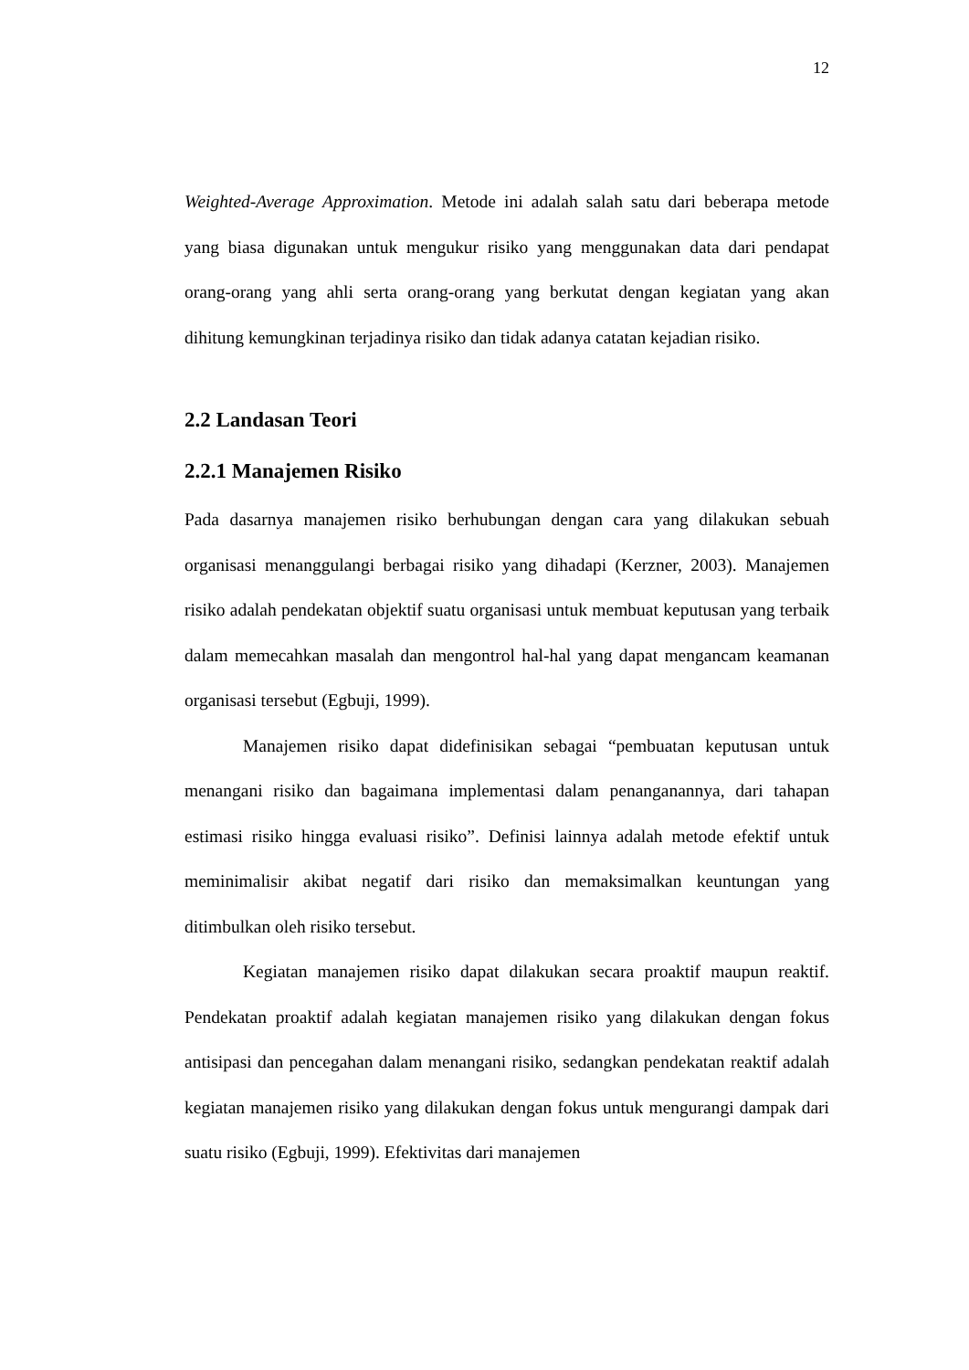12
Weighted-Average Approximation. Metode ini adalah salah satu dari beberapa metode yang biasa digunakan untuk mengukur risiko yang menggunakan data dari pendapat orang-orang yang ahli serta orang-orang yang berkutat dengan kegiatan yang akan dihitung kemungkinan terjadinya risiko dan tidak adanya catatan kejadian risiko.
2.2 Landasan Teori
2.2.1 Manajemen Risiko
Pada dasarnya manajemen risiko berhubungan dengan cara yang dilakukan sebuah organisasi menanggulangi berbagai risiko yang dihadapi (Kerzner, 2003). Manajemen risiko adalah pendekatan objektif suatu organisasi untuk membuat keputusan yang terbaik dalam memecahkan masalah dan mengontrol hal-hal yang dapat mengancam keamanan organisasi tersebut (Egbuji, 1999).
Manajemen risiko dapat didefinisikan sebagai “pembuatan keputusan untuk menangani risiko dan bagaimana implementasi dalam penanganannya, dari tahapan estimasi risiko hingga evaluasi risiko”. Definisi lainnya adalah metode efektif untuk meminimalisir akibat negatif dari risiko dan memaksimalkan keuntungan yang ditimbulkan oleh risiko tersebut.
Kegiatan manajemen risiko dapat dilakukan secara proaktif maupun reaktif. Pendekatan proaktif adalah kegiatan manajemen risiko yang dilakukan dengan fokus antisipasi dan pencegahan dalam menangani risiko, sedangkan pendekatan reaktif adalah kegiatan manajemen risiko yang dilakukan dengan fokus untuk mengurangi dampak dari suatu risiko (Egbuji, 1999). Efektivitas dari manajemen